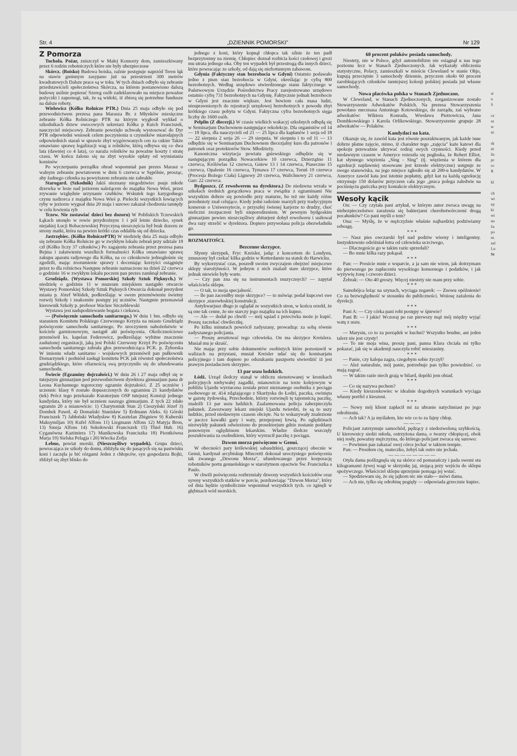Str. 4 „DZIENNIK POMORSKI" Nr 129
Z Pomorza
Tuchola. Pożar, zniszczył w Małej Komorzy dom, zamieszkiwany przez 6 rodzin robotniczych które nie były ubezpieczone
Skórcz. (Boisko) Budowa boiska, raźnie postępuje naprzód Teren łąk na stawie gminnym zasypano już na przestrzeni 300 metrów kwadratowych Dalsze prace są w toku. W tych dniach odbyło się zebranie przedstawicieli społeczeństwa Skórcza, na którem postanowiono dalszą budowę usilnie popierać Szereg osób zadeklarowało na miejscu poważne pożyczki i zapomogi, tak, że są widoki, iż zbiorą się potrzebne fundusze na dalsze roboty.
Wielowicz (Kółko Rolnicze PTR.) Dnia 25 maja odbyło się pod przewodnictwem prezesa pana Marasza Br. z Młynków miesięczne zebranie Kółka Rolniczego PTR na którym wygłosił wykład o szkodnikach drzew owocowych sekretarz Kółka p Kuich Franciszek, nauczyciel miejscowy. Zebranie powzięło uchwałę wystosować do Dyr PTR odpowiedni wniosek celem poczynienia u czynników miarodajnych odpowiednich starań w sprawie zbyt wygórowanych cen za cukier Także omawiano sprawę legalizacji wag u rolników, którą odbywa się co dwa lata (dawniej co 4 lata), co naraża rolników na poważne koszty i stratę czasu. W końcu żalono się na zbyt wysokie opłaty od wymiatania kominów
Po wyczerpaniu porządku obrad wspomniał pan prezes Marasz o walnym zebraniu powiatowem w dniu 6 czerwca w Sępólnie, prosząc, aby żadnego członka na powyższem zebraniu nie zabrakło
Starogard. (Szkodnik) Jakiś nieznany niegodziwiec psuje młode drzewka w lesie nad jeziorem należącem do majątku Nowa Wieś, przez zrywanie względnie urzynanie czubków. Wskutek tego karygodnego czynu nadzorca z majątku Nowa Wieś p. Pielecki wszystkich łowiących ryby w jeziorze wygnał dnia 20 maja i surowo zakazał chodzenia tamtędy w celu łowienia ryb
Tczew. Nie zostawiać dzieci bez dozoru) W Pobliskich Tczewskich Łąkach utonęło w rowie przydrożnym 1 i pół letnie dziecko, synek niejakiej Łucji Robaczewskiej Przyczyną nieszczęścia był brak dozoru ze strony matki, która na pewien krótki czas oddaliła się od dziecka.
Jastrzębiec. (Kółko RolniczePTR) W niedzielę dnia 25 maja odbyło się zebranie Kółka Rolnicze go w zwykłym lokalu zebrań przy udziale 18 czł (Kółko liczy 37 członków.) Po zagajeniu zebrania przez prezesa pana Bejma i załatwieniu wszelkich formalności Kółka omawiano sprawę zakupu aparatu radjowego dla Kółka, na co członkowie jednogłośnie się zgodzili, mając zrozumienie sprawy i doceniając korzyści osiągnięte przez to dla rolnictwa Następne zebranie naznaczono na dzień 22 czerwca o godzinie 16 w zwykłym lokalu poczem pan prezes zamknął zebranie.
Grudziądz. (Wystawa Pomorskiej Szkoły Sztuk Pięknych.) W niedzielę o godzinie 11 w muzeum miejskiem nastąpiło otwarcie Wystawy Pomorskiej Szkoły Sztuk Pięknych Otwarcia dokonał prezydent miasta p. Józef Włódek, podkreślając w swem przemówieniu świetny rozwój Szkoły i znakomite postępy jej uczniów. Następnie przemawiał kierownik Szkoły p. profesor Wacław Szczeblewski
Wystawa jest nadspodziewanie bogata i ciekawa.
— (Poświęcenie samochodu sanitarnego.) W dniu 1 bm. odbyło się staraniem Komitetu Polskiego Czerwonego Krzyża na miasto Grudziądz poświęcenie samochodu sanitarnego. Po uroczystem nabożeństwie w kościele garnizonowym, nastąpił akt poświęcenia. Okolicznościowo przemówił ks. kapelan Federowicz, podkreślając wybitne znaczenie zasłużonej organizacji, jaką jest Polski Czerwony Krzyż Po poświęceniu samochodu sanitarnego zabrała głos przewodnicząca PCK. p. Żyborska W imieniu władz sanitarno - wojskowych przemówił pan pułkownik Domarzynek i podniósł zasługi komitetu PCK jak również społeczeństwa grudziądzkiego, które ofiarnością swą przyczyniło się do ufundowania samochodu.
Świecie (Egzaminy dojrzałości.) W dniu 26 i 27 maja odbył się w tutejszym gimnazjum pod przewodnictwem dyrektora gimnazjum pana dr Leona Kuchannego tegoroczny egzamin dojrzałości. Z 25 uczniów i uczennic klasy 8 zostało dopuszczonych do egzaminu 21 kandydatów (tek) Prócz tego przekazało Kuratorjum OSP tutejszej Komisji jednego kandydata, który nie był uczniem naszego gimnazjum. Z tych 22 zdało egzamin 20 a mianowicie: 1) Charytoniuk Stan 2) Cieszyński Józef 3) Dombek Paweł, 4) Domański Stanisław 5) Erdmann Aleks. 6) Górski Franciszek 7) Jabłoński Władysław 8) Kasztelan Zbigniew 9) Kuberski Maksymiljan 10) Kufel Alfons 11) Liegmann Alfons 12) Matyja Bron, 13) Smeja Alfons 14) Sokołowski Franciszek 15) Thiel Hub. 16) Cyganówna Kazimiera 17) Manikowska Franciszka 18) Piontkówna Marja 19) Sielska Pelagja i 20) Wiecka Zofja
Łebno, powiat morski. (Nieszczęśliwy wypadek). Grupa dzieci, powracająca ze szkoły do domu, zbliżyła się do pasących się na pastwisku koni i zaczęła je bić rózgami Jeden z chłopców, syn gospodarza Bojki, zbliżył się zbyt blisko do
jednego z koni, który kopnął chłopca tak silnie że ten padł bezprzytomny na ziemię. Chłopiec doznał rozbicia kości czołowej i grozi mu utrata jednego oka. Oby ten wypadek był przestrogą dla innych dzieci, które powracając ze szkoły, od dają się niefortunnym zabawom.
Gdynia (Faktyczny stan bezrobocia w Gdyni) Ostatnio podawało jedno z pism stan bezrobocia w Gdyni, określając je cyfrą 800 bezrobotnych. Według urzędowo stwierdzonego stanu faktycznego w Państwowym Urzędzie Pośrednictwa Pracy zarejestrowano urzędowo ostatnio cyfrę 731 bezrobotnych na Gdynię. Faktycznie jednak bezrobocie w Gdyni jest znacznie większe. Jest bowiem cała masa ludzi, nieuprawnionych do rejestracji urzędowej bezrobotnych z powodu zbyt krótkiego czasu pobytu w Gdyni. Faktyczna cyfra bezrobotnych sięga liczby do 1600 osób.
Pelplin (Z diecezji.) W czasie wielkich wakacyj szkolnych odbędą się w Seminarjum Duchownem następujące rekolekcje. Dla organistów od 14 — 18 lipca, dla nauczycieli od 21 — 25 lipca dla kapłanów 1 serja od 18 — 22 sierpnia 2 serja 26 — 29 sierpnia. W sierpniu i to od 11 — 13 odbędzie się w Seminarjum Duchownem diecezjalny kurs dla patronów i patronek oraz protektorów Stow. Młodzieży.
Kanoniczna wizytacja powiatu gniewskiego odbędzie się w następującym porządku Nowacerkiew 10 czerwca, Dzierzążno 11 czerwca, Królówlas 12 czerwca, Gniew 13 i 14 czerwca, Piaseczno 15 czerwca, Opalenie 16 czerwca, Tymawa 17 czerwca, Toruń 19 czerwca (Procesja Bożego Ciała) Lignowy 20 czerwca, Walichnowy 21 czerwca, Garc 22 czerwca.
Bydgoszcz. (Z rewolwerem na dyrektora.) Do niedawna wrzała w szkołach średnich gorączkowa praca w związku z egzaminami Nie wszystkim dobrze się powiodło przy maturze, bo też nie każdy różne przedmioty znał celująco. Kiedy jedni radośnie marzyli przy tradycyjnym komersie o Uniwersytecie, o przyszłej świenej karjerze to drudzy, choć nieliczni zrozpaczeni byli nieporodzeniem. W pewnym bydgoskim gimnazjum pewien nieszczęśliwy abiturjent dobył rewolweru i usiłował dwa razy strzelić w dyrektora. Dopiero przywołana policja obezwładniła go.
ROZMAITOŚCI.
Bezcenne skrzypce.
Słynny skrzypek, Fryc Kreisler, jadąc z koncertem do Londynu, zmuszony był czekać kilka godzin w Rotterdamie na statek do Harwicku.
By wykorzystać czas, poszedł swoim zwyczajem obejrzeć miejscowe sklepy starożytności. W jednym z nich znalazł stare skrzypce, które jednak niewiele były warte.
— Czy pan zna się na instrumentach muzycznych? — zapytał właściciela sklepu.
— O tak, to moja specjalność.
— Ile pan zaceniłby moje skrzypce? — to mówiąc podał kupcowi swe skrzypce ,starowłoskiej konstrukcji.
Antykwarjusz długo je oglądał ze wszystkich stron, w końcu orzekł, że są one tak cenne, że nie starczy jego majątku na ich kupno.
— Ale — dodał po chwili — mój sąsiad z przeciwka może je kupić. Proszę zaczekać chwileczkę.
Po kilku minutach powrócił zadyszany, prowadząc za sobą równie zadyszanego policjanta.
— Proszę aresztować tego człowieka. On ma skrzypce Kreislera. Musiał mu je skraść.
Nie mając przy sobie dokumentów osobistych które pozostawił w walizach na przystani, musiał Kreisler udać się do komisarjatu policyjnego i tam dopiero po odszukaniu paszportu stwierdzić iż jest prawym posiadaczem skrzypiec.
13 par uszu ludzkich.
Łódź. Urząd śledczy stanął w obliczu nienotowanej w kronikach policyjnych niebywałej zagadki, mianowicie na torze kolejowym w pobliżu Ujazdu wyrzucona została przez nieznanego osobnika z pociągu osobowego nr. 414 zdążającego z Skarżyska do Łodzi, paczka, owinięta w gazetę żydowską. Przechodnie, którzy rozwinęli tę tajemniczą paczkę, znaleźli 13 par uszu ludzkich. Zaalarmowana policja zabezpieczyła pakunek. Zawezwany lekarz miejski Ujazdu twierdzi, że są to uszy ludzkie, przed niedawnym czasem obcięte. Na to wskazywały znalezione w paczce kawałki gazy i waty, przepojonej krwią. Po oględzinach niezwykły pakunek odwieziono do prosektorjum gdzie zostanie poddany ponownym oględzinom lekarskim. Władze śledcze wszczęły poszukiwania za osobnikiem, który wyrzucił paczkę z pociągu.
Dzwon morza poświęcono w Genui.
W obecności pary królewskiej sabaudzkiej, goszczącej obecnie w Genui, kardynał arcybiskup Mincretti dokonał uroczystego poświęcenia tak zwanego „Dzwonu Morza", ufundowanego przez korporację robotników portu genueńskiego w starożytnem opactwie Św. Franciszka a Paulo.
W chwili poświęcenia rozbrzmiały dzwony wszystkich kościołów oraz syreny wszystkich statków w porcie, pozdrawiając "Dzwon Morza", który od dnia będzie symbolicznie wspominał wszystkich tych. co zginęli w głębinach wód morskich.
60 procent polaków posiada samochody.
Niestety, nie w Polsce, gdyż automobilizm nie osiągnął u nas tego poziomu lecz w Stanach Zjednoczonych. Jak wykazały obliczenia statystyczne, Polacy, zamieszkali w mieście Cleweland w stanie Ohjo, kupują przeciętnie 3 samochody dziennie, przyczem około 60 procent zarobkujących członków tamtejszej kolonji polskiej posiada już własne samochody.
Nowa placówka polska w Stanach Zjednoczon.
W Cleweland, w Stanach Zjednoczonych, zorganizowane zostało Stowarzyszenie Adwokatów Polskich. Na prezesa Stowarzyszenia powołano mecenasa Antoniego Kotowskiego, do zarządu, zaś wybrano adwokatów: Wiktora Konrada, Wiesława Piotrowicza, Jana Dombkowskiego i Karola Orlikowskiego. Stowarzyszenie grupuje 28 adwokatów — Polaków.
Kandydaci na kata.
Okazuje się, że zawód kata jest równie poszukiwanym, jak każde inne dobrze płatne zajęcie, mimo, iż charakter tego „zajęcia" każe katowi dla spokoju przeważnie ukrywać rodzaj swych czynności. Kiedy przed niedawnym czasem w Ameryce rozeszła się pogłoska, że Robert Elliot, kat słynnego więzienia „Sing - Sing" (tj. więzienia w którem dla egzekucji najdawniej stosowane jest krzesło elektryczne) ustępuje ze swego stanowiska, na jego miejsce zgłosiło się aż 200-u kandydatów. W Ameryce zawód kata jest istotnie popłatny, gdyż kat za każdą egzekucję otrzymuje 150 dolarów przyczem cała jego „praca polega zaledwie na pociśnięciu guziczka przy kontakcie elektrycznym.
Wesoły kącik
On: — Czy czytała pani artykuł, w którym autor zwraca uwagę na niebezpieczeństwo zarażenia się bakterjami chorobotwórczemi drogą pocałunków? Co pani myśli o tem?
Ona: — Myślę, że w mężczyźnie właśnie najbardziej podziwiamy odwagę.
* * *
— Nasz pies owczarski był nad podziw wierny i inteligentny. Instynktownie odróżniał łotra od człowieka uczciwego,
— Dlaczegoście go w takim razie sprzedali?
— Bo mnie kilka razy pokąsał.
* * *
Pan: — Prosicie mnie o wsparcie, a ja sam nie wiem, jak dotrzymam do pierwszego po zapłaceniu wysokiego komornego i podatków, i jak wyżywię żonę i czworo dzieci.
Żebrak: — Oto 40 groszy. Więcej niestety nie mam przy sobie.
* * *
Samobójca leżąc na szynach, wyciąga zegarek: — Znowu opóźnienie! Co za bezwzględność w stosunku do publiczności. Wniosę zażalenia do dyrekcji.
* * *
Pani A: — Czy córka pani robi postępy w śpiewie?
Pani B: — I jakie! Wczoraj po raz pierwszy mąż mój między wyjąć watę z uszu.
* * *
— Marysiu, co to za porządek w kuchni? Wszystko brudne, ani jeden talerz nie jest czysty!
— To nie moja wina, proszę pani, panna Klara chciała mi tylko pokazać, jak się w akademji nauczyła robić mieszaniny.
* * *
— Panie, czy kalepa zagra, czegobym sobie życzył?
— Ależ naturalnie, mój panie, potrzebuje pan tylko powiedzieć. co mają zagrać.
— W takim razie niech grają w bilard, dopóki jem obiad.
* * *
— Co się nazywa pechem?
— Kiedy kieszonkowiec w idealnie dogodnych warunkach wyciąga własny portfel z kieszeni.
* * *
— Nowy mój klient zapłacił mi za ubranie natychmiast po jego odrobieniu.
— Ach tak? A ja myślałem, kto wie co to za fajny chłop.
— — —
Policjant zatrzymuje samochód, pędzący z niedozwoloną szybkością. U kierownicy siedzi młoda, ostrzyżona dama, o twarzy chłopięcej, obok niej rosły, poważny mężczyzna, do którego policjant zwraca się surowo:
— Powinien pan zakazać swej córce jechać w takiem tempie.
Pan: — Prosiłem cię, mateczko, żebyś tak ostro nie jechała.
— — — — — — — —
Otyła dama poślizgnęła się na skórce od pomarańczy i pada swemi stu kilogramami żywej wagi w skrzynkę jaj, stojącą przy wejściu do sklepu spożywczego. Właściciel sklepu uprzejmie pomaga jej wstać.
— Spodziewam się, że się jajkom nic nie stało— mówi dama.
— Ach nie, tylko się odrobinę pogięły — odpowiada grzecznie kupiec.
st
u
S
cz
sz
w
ni
sk
ni
lic
pr
ro
R
kl
ch
wi
ny
ki
wi
na
ża
po
ni.
zel
Lu
St